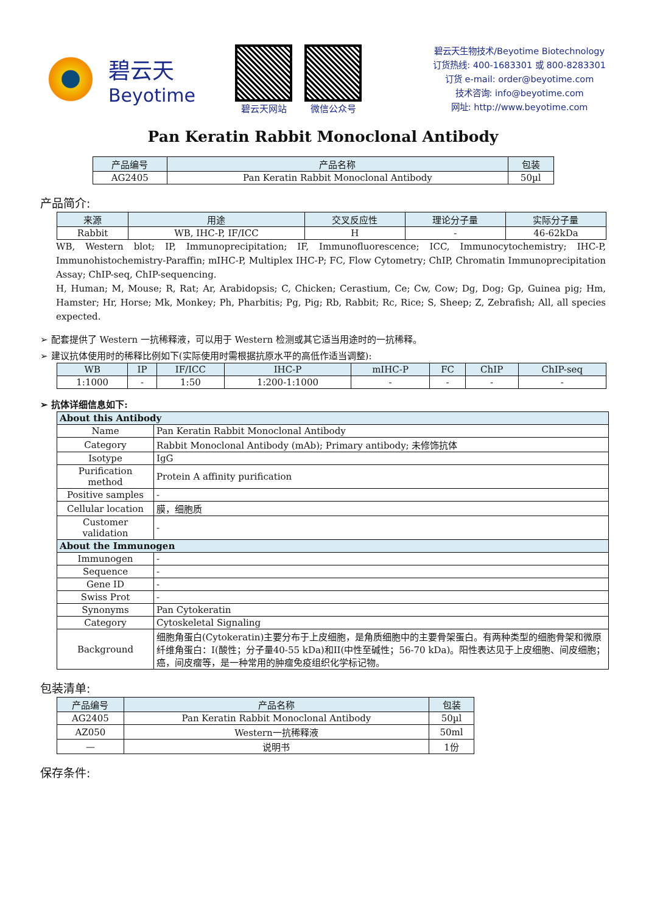碧云天
Beyotime
碧云天网站 微信公众号
碧云天生物技术/Beyotime Biotechnology
订货热线: 400-1683301 或 800-8283301
订货 e-mail: order@beyotime.com
技术咨询: info@beyotime.com
网址: http://www.beyotime.com
Pan Keratin Rabbit Monoclonal Antibody
| 产品编号 | 产品名称 | 包装 |
| --- | --- | --- |
| AG2405 | Pan Keratin Rabbit Monoclonal Antibody | 50µl |
产品简介:
| 来源 | 用途 | 交叉反应性 | 理论分子量 | 实际分子量 |
| --- | --- | --- | --- | --- |
| Rabbit | WB, IHC-P, IF/ICC | H | - | 46-62kDa |
WB, Western blot; IP, Immunoprecipitation; IF, Immunofluorescence; ICC, Immunocytochemistry; IHC-P, Immunohistochemistry-Paraffin; mIHC-P, Multiplex IHC-P; FC, Flow Cytometry; ChIP, Chromatin Immunoprecipitation Assay; ChIP-seq, ChIP-sequencing.
H, Human; M, Mouse; R, Rat; Ar, Arabidopsis; C, Chicken; Cerastium, Ce; Cw, Cow; Dg, Dog; Gp, Guinea pig; Hm, Hamster; Hr, Horse; Mk, Monkey; Ph, Pharbitis; Pg, Pig; Rb, Rabbit; Rc, Rice; S, Sheep; Z, Zebrafish; All, all species expected.
➢ 配套提供了 Western 一抗稀释液，可以用于 Western 检测或其它适当用途时的一抗稀释。
➢ 建议抗体使用时的稀释比例如下(实际使用时需根据抗原水平的高低作适当调整):
| WB | IP | IF/ICC | IHC-P | mIHC-P | FC | ChIP | ChIP-seq |
| --- | --- | --- | --- | --- | --- | --- | --- |
| 1:1000 | - | 1:50 | 1:200-1:1000 | - | - | - | - |
➢ 抗体详细信息如下:
| About this Antibody | |
| Name | Pan Keratin Rabbit Monoclonal Antibody |
| Category | Rabbit Monoclonal Antibody (mAb); Primary antibody; 未修饰抗体 |
| Isotype | IgG |
| Purification method | Protein A affinity purification |
| Positive samples | - |
| Cellular location | 膜，细胞质 |
| Customer validation | - |
| About the Immunogen | |
| Immunogen | - |
| Sequence | - |
| Gene ID | - |
| Swiss Prot | - |
| Synonyms | Pan Cytokeratin |
| Category | Cytoskeletal Signaling |
| Background | 细胞角蛋白(Cytokeratin)主要分布于上皮细胞，是角质细胞中的主要骨架蛋白。有两种类型的细胞骨架和微原纤维角蛋白：I(酸性；分子量40-55 kDa)和II(中性至碱性；56-70 kDa)。阳性表达见于上皮细胞、间皮细胞；癌，间皮瘤等，是一种常用的肿瘤免疫组织化学标记物。 |
包装清单:
| 产品编号 | 产品名称 | 包装 |
| --- | --- | --- |
| AG2405 | Pan Keratin Rabbit Monoclonal Antibody | 50µl |
| AZ050 | Western一抗稀释液 | 50ml |
| — | 说明书 | 1份 |
保存条件: